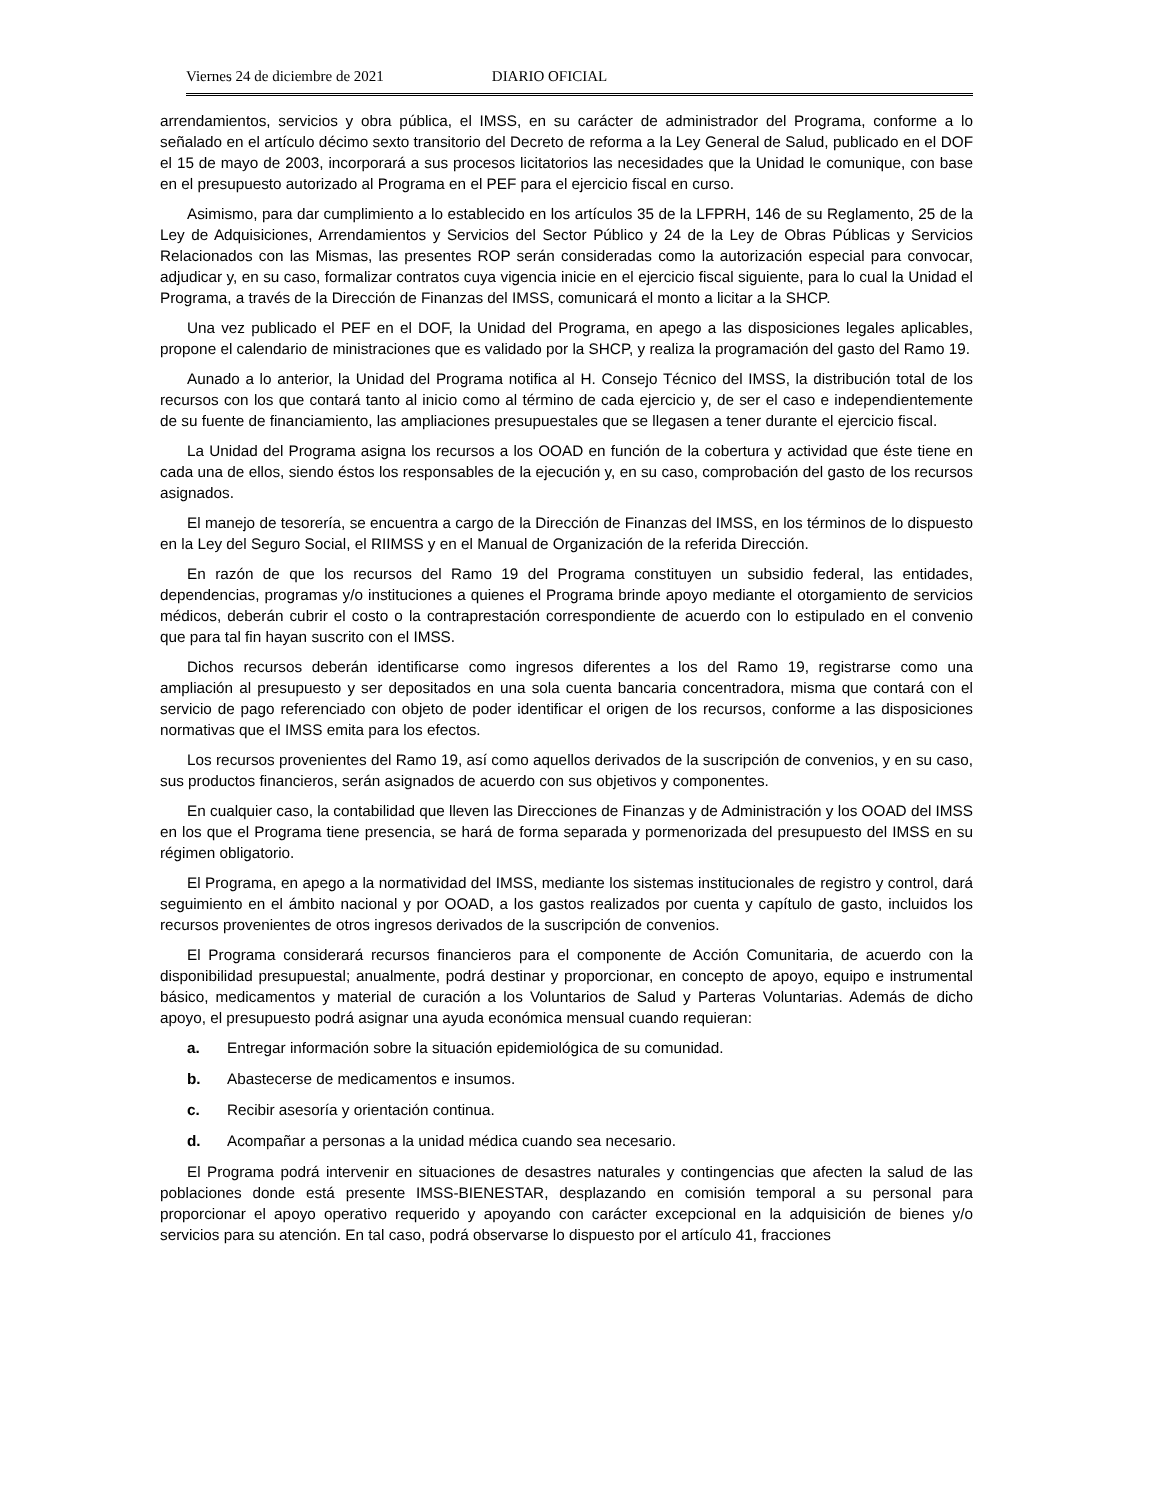Viernes 24 de diciembre de 2021 DIARIO OFICIAL
arrendamientos, servicios y obra pública, el IMSS, en su carácter de administrador del Programa, conforme a lo señalado en el artículo décimo sexto transitorio del Decreto de reforma a la Ley General de Salud, publicado en el DOF el 15 de mayo de 2003, incorporará a sus procesos licitatorios las necesidades que la Unidad le comunique, con base en el presupuesto autorizado al Programa en el PEF para el ejercicio fiscal en curso.
Asimismo, para dar cumplimiento a lo establecido en los artículos 35 de la LFPRH, 146 de su Reglamento, 25 de la Ley de Adquisiciones, Arrendamientos y Servicios del Sector Público y 24 de la Ley de Obras Públicas y Servicios Relacionados con las Mismas, las presentes ROP serán consideradas como la autorización especial para convocar, adjudicar y, en su caso, formalizar contratos cuya vigencia inicie en el ejercicio fiscal siguiente, para lo cual la Unidad el Programa, a través de la Dirección de Finanzas del IMSS, comunicará el monto a licitar a la SHCP.
Una vez publicado el PEF en el DOF, la Unidad del Programa, en apego a las disposiciones legales aplicables, propone el calendario de ministraciones que es validado por la SHCP, y realiza la programación del gasto del Ramo 19.
Aunado a lo anterior, la Unidad del Programa notifica al H. Consejo Técnico del IMSS, la distribución total de los recursos con los que contará tanto al inicio como al término de cada ejercicio y, de ser el caso e independientemente de su fuente de financiamiento, las ampliaciones presupuestales que se llegasen a tener durante el ejercicio fiscal.
La Unidad del Programa asigna los recursos a los OOAD en función de la cobertura y actividad que éste tiene en cada una de ellos, siendo éstos los responsables de la ejecución y, en su caso, comprobación del gasto de los recursos asignados.
El manejo de tesorería, se encuentra a cargo de la Dirección de Finanzas del IMSS, en los términos de lo dispuesto en la Ley del Seguro Social, el RIIMSS y en el Manual de Organización de la referida Dirección.
En razón de que los recursos del Ramo 19 del Programa constituyen un subsidio federal, las entidades, dependencias, programas y/o instituciones a quienes el Programa brinde apoyo mediante el otorgamiento de servicios médicos, deberán cubrir el costo o la contraprestación correspondiente de acuerdo con lo estipulado en el convenio que para tal fin hayan suscrito con el IMSS.
Dichos recursos deberán identificarse como ingresos diferentes a los del Ramo 19, registrarse como una ampliación al presupuesto y ser depositados en una sola cuenta bancaria concentradora, misma que contará con el servicio de pago referenciado con objeto de poder identificar el origen de los recursos, conforme a las disposiciones normativas que el IMSS emita para los efectos.
Los recursos provenientes del Ramo 19, así como aquellos derivados de la suscripción de convenios, y en su caso, sus productos financieros, serán asignados de acuerdo con sus objetivos y componentes.
En cualquier caso, la contabilidad que lleven las Direcciones de Finanzas y de Administración y los OOAD del IMSS en los que el Programa tiene presencia, se hará de forma separada y pormenorizada del presupuesto del IMSS en su régimen obligatorio.
El Programa, en apego a la normatividad del IMSS, mediante los sistemas institucionales de registro y control, dará seguimiento en el ámbito nacional y por OOAD, a los gastos realizados por cuenta y capítulo de gasto, incluidos los recursos provenientes de otros ingresos derivados de la suscripción de convenios.
El Programa considerará recursos financieros para el componente de Acción Comunitaria, de acuerdo con la disponibilidad presupuestal; anualmente, podrá destinar y proporcionar, en concepto de apoyo, equipo e instrumental básico, medicamentos y material de curación a los Voluntarios de Salud y Parteras Voluntarias. Además de dicho apoyo, el presupuesto podrá asignar una ayuda económica mensual cuando requieran:
a. Entregar información sobre la situación epidemiológica de su comunidad.
b. Abastecerse de medicamentos e insumos.
c. Recibir asesoría y orientación continua.
d. Acompañar a personas a la unidad médica cuando sea necesario.
El Programa podrá intervenir en situaciones de desastres naturales y contingencias que afecten la salud de las poblaciones donde está presente IMSS-BIENESTAR, desplazando en comisión temporal a su personal para proporcionar el apoyo operativo requerido y apoyando con carácter excepcional en la adquisición de bienes y/o servicios para su atención. En tal caso, podrá observarse lo dispuesto por el artículo 41, fracciones